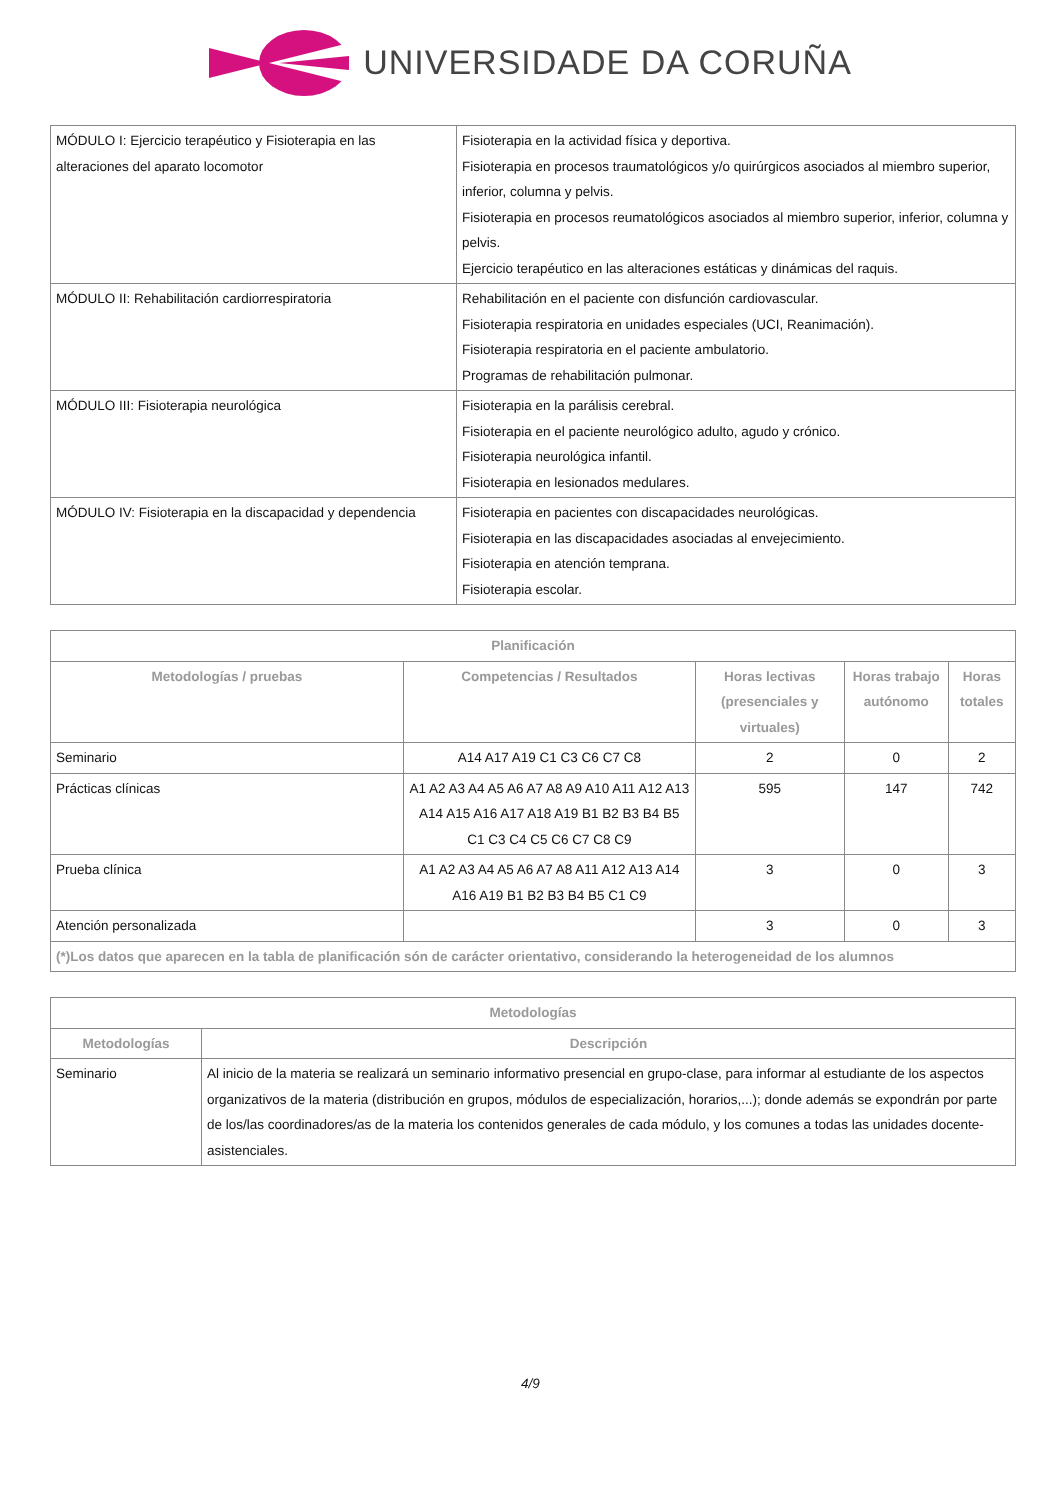UNIVERSIDADE DA CORUÑA
| MÓDULO I: Ejercicio terapéutico y Fisioterapia en las alteraciones del aparato locomotor | Fisioterapia en la actividad física y deportiva. Fisioterapia en procesos traumatológicos y/o quirúrgicos asociados al miembro superior, inferior, columna y pelvis. Fisioterapia en procesos reumatológicos asociados al miembro superior, inferior, columna y pelvis. Ejercicio terapéutico en las alteraciones estáticas y dinámicas del raquis. |
| MÓDULO II: Rehabilitación cardiorrespiratoria | Rehabilitación en el paciente con disfunción cardiovascular. Fisioterapia respiratoria en unidades especiales (UCI, Reanimación). Fisioterapia respiratoria en el paciente ambulatorio. Programas de rehabilitación pulmonar. |
| MÓDULO III: Fisioterapia neurológica | Fisioterapia en la parálisis cerebral. Fisioterapia en el paciente neurológico adulto, agudo y crónico. Fisioterapia neurológica infantil. Fisioterapia en lesionados medulares. |
| MÓDULO IV: Fisioterapia en la discapacidad y dependencia | Fisioterapia en pacientes con discapacidades neurológicas. Fisioterapia en las discapacidades asociadas al envejecimiento. Fisioterapia en atención temprana. Fisioterapia escolar. |
| Planificación | | | | |
| --- | --- | --- | --- | --- |
| Metodologías / pruebas | Competencias / Resultados | Horas lectivas (presenciales y virtuales) | Horas trabajo autónomo | Horas totales |
| Seminario | A14 A17 A19 C1 C3 C6 C7 C8 | 2 | 0 | 2 |
| Prácticas clínicas | A1 A2 A3 A4 A5 A6 A7 A8 A9 A10 A11 A12 A13 A14 A15 A16 A17 A18 A19 B1 B2 B3 B4 B5 C1 C3 C4 C5 C6 C7 C8 C9 | 595 | 147 | 742 |
| Prueba clínica | A1 A2 A3 A4 A5 A6 A7 A8 A11 A12 A13 A14 A16 A19 B1 B2 B3 B4 B5 C1 C9 | 3 | 0 | 3 |
| Atención personalizada | | 3 | 0 | 3 |
| (*)Los datos que aparecen en la tabla de planificación són de carácter orientativo, considerando la heterogeneidad de los alumnos | | | | |
| Metodologías | |
| --- | --- |
| Metodologías | Descripción |
| Seminario | Al inicio de la materia se realizará un seminario informativo presencial en grupo-clase, para informar al estudiante de los aspectos organizativos de la materia (distribución en grupos, módulos de especialización, horarios,...); donde además se expondrán por parte de los/las coordinadores/as de la materia los contenidos generales de cada módulo, y los comunes a todas las unidades docente-asistenciales. |
4/9